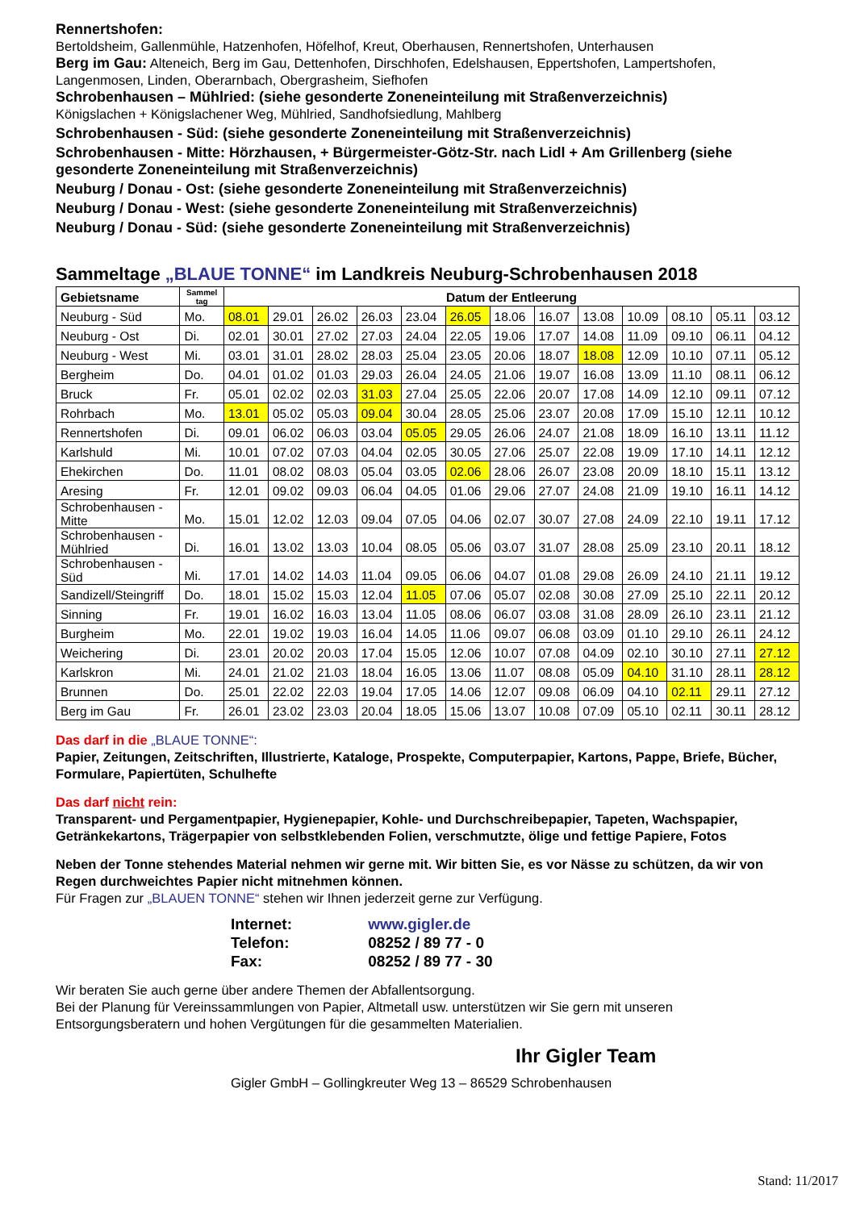Rennertshofen:
Bertoldsheim, Gallenmühle, Hatzenhofen, Höfelhof, Kreut, Oberhausen, Rennertshofen, Unterhausen
Berg im Gau: Alteneich, Berg im Gau, Dettenhofen, Dirschhofen, Edelshausen, Eppertshofen, Lampertshofen, Langenmosen, Linden, Oberarnbach, Obergrasheim, Siefhofen
Schrobenhausen – Mühlried: (siehe gesonderte Zoneneinteilung mit Straßenverzeichnis)
Königslachen + Königslachener Weg, Mühlried, Sandhofsiedlung, Mahlberg
Schrobenhausen - Süd: (siehe gesonderte Zoneneinteilung mit Straßenverzeichnis)
Schrobenhausen - Mitte: Hörzhausen, + Bürgermeister-Götz-Str. nach Lidl + Am Grillenberg (siehe gesonderte Zoneneinteilung mit Straßenverzeichnis)
Neuburg / Donau - Ost: (siehe gesonderte Zoneneinteilung mit Straßenverzeichnis)
Neuburg / Donau - West: (siehe gesonderte Zoneneinteilung mit Straßenverzeichnis)
Neuburg / Donau - Süd: (siehe gesonderte Zoneneinteilung mit Straßenverzeichnis)
Sammeltage „BLAUE TONNE“ im Landkreis Neuburg-Schrobenhausen 2018
| Gebietsname | Sammel tag | Datum der Entleerung | | | | | | | | | | | | |
| --- | --- | --- | --- | --- | --- | --- | --- | --- | --- | --- | --- | --- | --- | --- |
| Neuburg - Süd | Mo. | 08.01 | 29.01 | 26.02 | 26.03 | 23.04 | 26.05 | 18.06 | 16.07 | 13.08 | 10.09 | 08.10 | 05.11 | 03.12 |
| Neuburg - Ost | Di. | 02.01 | 30.01 | 27.02 | 27.03 | 24.04 | 22.05 | 19.06 | 17.07 | 14.08 | 11.09 | 09.10 | 06.11 | 04.12 |
| Neuburg - West | Mi. | 03.01 | 31.01 | 28.02 | 28.03 | 25.04 | 23.05 | 20.06 | 18.07 | 18.08 | 12.09 | 10.10 | 07.11 | 05.12 |
| Bergheim | Do. | 04.01 | 01.02 | 01.03 | 29.03 | 26.04 | 24.05 | 21.06 | 19.07 | 16.08 | 13.09 | 11.10 | 08.11 | 06.12 |
| Bruck | Fr. | 05.01 | 02.02 | 02.03 | 31.03 | 27.04 | 25.05 | 22.06 | 20.07 | 17.08 | 14.09 | 12.10 | 09.11 | 07.12 |
| Rohrbach | Mo. | 13.01 | 05.02 | 05.03 | 09.04 | 30.04 | 28.05 | 25.06 | 23.07 | 20.08 | 17.09 | 15.10 | 12.11 | 10.12 |
| Rennertshofen | Di. | 09.01 | 06.02 | 06.03 | 03.04 | 05.05 | 29.05 | 26.06 | 24.07 | 21.08 | 18.09 | 16.10 | 13.11 | 11.12 |
| Karlshuld | Mi. | 10.01 | 07.02 | 07.03 | 04.04 | 02.05 | 30.05 | 27.06 | 25.07 | 22.08 | 19.09 | 17.10 | 14.11 | 12.12 |
| Ehekirchen | Do. | 11.01 | 08.02 | 08.03 | 05.04 | 03.05 | 02.06 | 28.06 | 26.07 | 23.08 | 20.09 | 18.10 | 15.11 | 13.12 |
| Aresing | Fr. | 12.01 | 09.02 | 09.03 | 06.04 | 04.05 | 01.06 | 29.06 | 27.07 | 24.08 | 21.09 | 19.10 | 16.11 | 14.12 |
| Schrobenhausen - Mitte | Mo. | 15.01 | 12.02 | 12.03 | 09.04 | 07.05 | 04.06 | 02.07 | 30.07 | 27.08 | 24.09 | 22.10 | 19.11 | 17.12 |
| Schrobenhausen - Mühlried | Di. | 16.01 | 13.02 | 13.03 | 10.04 | 08.05 | 05.06 | 03.07 | 31.07 | 28.08 | 25.09 | 23.10 | 20.11 | 18.12 |
| Schrobenhausen - Süd | Mi. | 17.01 | 14.02 | 14.03 | 11.04 | 09.05 | 06.06 | 04.07 | 01.08 | 29.08 | 26.09 | 24.10 | 21.11 | 19.12 |
| Sandizell/Steingriff | Do. | 18.01 | 15.02 | 15.03 | 12.04 | 11.05 | 07.06 | 05.07 | 02.08 | 30.08 | 27.09 | 25.10 | 22.11 | 20.12 |
| Sinning | Fr. | 19.01 | 16.02 | 16.03 | 13.04 | 11.05 | 08.06 | 06.07 | 03.08 | 31.08 | 28.09 | 26.10 | 23.11 | 21.12 |
| Burgheim | Mo. | 22.01 | 19.02 | 19.03 | 16.04 | 14.05 | 11.06 | 09.07 | 06.08 | 03.09 | 01.10 | 29.10 | 26.11 | 24.12 |
| Weichering | Di. | 23.01 | 20.02 | 20.03 | 17.04 | 15.05 | 12.06 | 10.07 | 07.08 | 04.09 | 02.10 | 30.10 | 27.11 | 27.12 |
| Karlskron | Mi. | 24.01 | 21.02 | 21.03 | 18.04 | 16.05 | 13.06 | 11.07 | 08.08 | 05.09 | 04.10 | 31.10 | 28.11 | 28.12 |
| Brunnen | Do. | 25.01 | 22.02 | 22.03 | 19.04 | 17.05 | 14.06 | 12.07 | 09.08 | 06.09 | 04.10 | 02.11 | 29.11 | 27.12 |
| Berg im Gau | Fr. | 26.01 | 23.02 | 23.03 | 20.04 | 18.05 | 15.06 | 13.07 | 10.08 | 07.09 | 05.10 | 02.11 | 30.11 | 28.12 |
Das darf in die „BLAUE TONNE“:
Papier, Zeitungen, Zeitschriften, Illustrierte, Kataloge, Prospekte, Computerpapier, Kartons, Pappe, Briefe, Bücher, Formulare, Papiertüten, Schulhefte
Das darf nicht rein:
Transparent- und Pergamentpapier, Hygienepapier, Kohle- und Durchschreibepapier, Tapeten, Wachspapier, Getränkekartons, Trägerpapier von selbstklebenden Folien, verschmutzte, ölige und fettige Papiere, Fotos
Neben der Tonne stehendes Material nehmen wir gerne mit. Wir bitten Sie, es vor Nässe zu schützen, da wir von Regen durchweichtes Papier nicht mitnehmen können.
Für Fragen zur „BLAUEN TONNE“ stehen wir Ihnen jederzeit gerne zur Verfügung.
Internet: www.gigler.de
Telefon: 08252 / 89 77 - 0
Fax: 08252 / 89 77 - 30
Wir beraten Sie auch gerne über andere Themen der Abfallentsorgung.
Bei der Planung für Vereinssammlungen von Papier, Altmetall usw. unterstützen wir Sie gern mit unseren Entsorgungsberatern und hohen Vergütungen für die gesammelten Materialien.
Ihr Gigler Team
Gigler GmbH – Gollingkreuter Weg 13 – 86529 Schrobenhausen
Stand: 11/2017